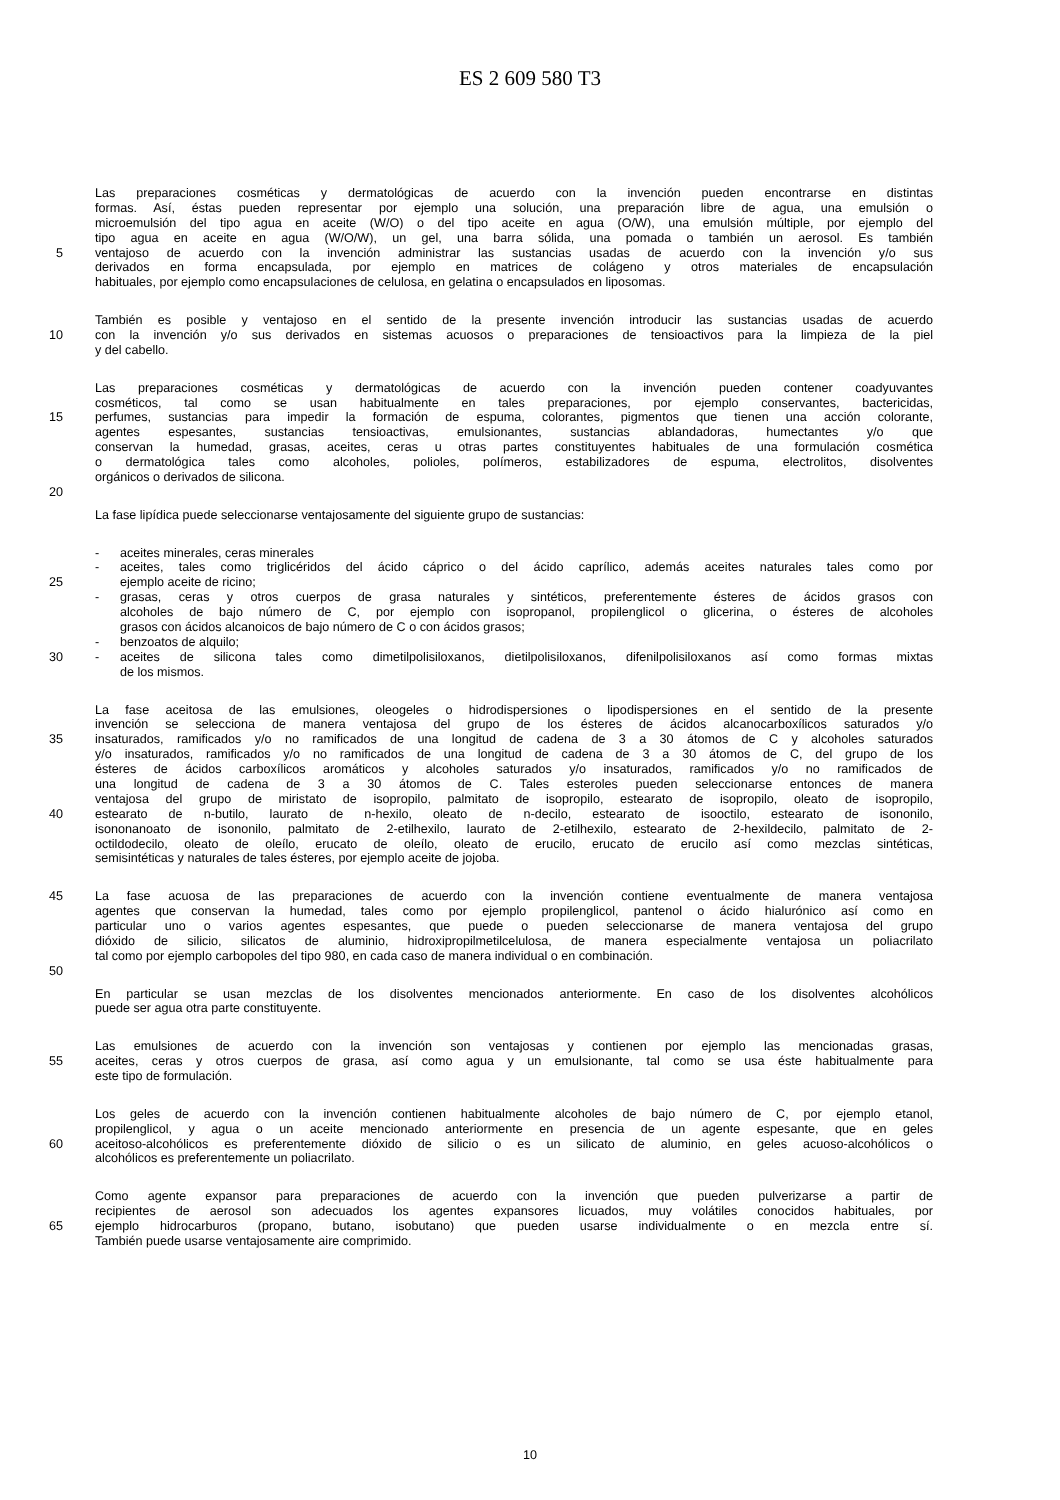ES 2 609 580 T3
Las preparaciones cosméticas y dermatológicas de acuerdo con la invención pueden encontrarse en distintas
formas. Así, éstas pueden representar por ejemplo una solución, una preparación libre de agua, una emulsión o
microemulsión del tipo agua en aceite (W/O) o del tipo aceite en agua (O/W), una emulsión múltiple, por ejemplo del
tipo agua en aceite en agua (W/O/W), un gel, una barra sólida, una pomada o también un aerosol. Es también
5 ventajoso de acuerdo con la invención administrar las sustancias usadas de acuerdo con la invención y/o sus
derivados en forma encapsulada, por ejemplo en matrices de colágeno y otros materiales de encapsulación
habituales, por ejemplo como encapsulaciones de celulosa, en gelatina o encapsulados en liposomas.
También es posible y ventajoso en el sentido de la presente invención introducir las sustancias usadas de acuerdo
10 con la invención y/o sus derivados en sistemas acuosos o preparaciones de tensioactivos para la limpieza de la piel
y del cabello.
Las preparaciones cosméticas y dermatológicas de acuerdo con la invención pueden contener coadyuvantes
cosméticos, tal como se usan habitualmente en tales preparaciones, por ejemplo conservantes, bactericidas,
15 perfumes, sustancias para impedir la formación de espuma, colorantes, pigmentos que tienen una acción colorante,
agentes espesantes, sustancias tensioactivas, emulsionantes, sustancias ablandadoras, humectantes y/o que
conservan la humedad, grasas, aceites, ceras u otras partes constituyentes habituales de una formulación cosmética
o dermatológica tales como alcoholes, polioles, polímeros, estabilizadores de espuma, electrolitos, disolventes
orgánicos o derivados de silicona.
20
La fase lipídica puede seleccionarse ventajosamente del siguiente grupo de sustancias:
- aceites minerales, ceras minerales
- aceites, tales como triglicéridos del ácido cáprico o del ácido caprílico, además aceites naturales tales como por
25 ejemplo aceite de ricino;
- grasas, ceras y otros cuerpos de grasa naturales y sintéticos, preferentemente ésteres de ácidos grasos con
alcoholes de bajo número de C, por ejemplo con isopropanol, propilenglicol o glicerina, o ésteres de alcoholes
grasos con ácidos alcanoicos de bajo número de C o con ácidos grasos;
- benzoatos de alquilo;
30 - aceites de silicona tales como dimetilpolisiloxanos, dietilpolisiloxanos, difenilpolisiloxanos así como formas mixtas
de los mismos.
La fase aceitosa de las emulsiones, oleogeles o hidrodispersiones o lipodispersiones en el sentido de la presente
invención se selecciona de manera ventajosa del grupo de los ésteres de ácidos alcanocarboxílicos saturados y/o
35 insaturados, ramificados y/o no ramificados de una longitud de cadena de 3 a 30 átomos de C y alcoholes saturados
y/o insaturados, ramificados y/o no ramificados de una longitud de cadena de 3 a 30 átomos de C, del grupo de los
ésteres de ácidos carboxílicos aromáticos y alcoholes saturados y/o insaturados, ramificados y/o no ramificados de
una longitud de cadena de 3 a 30 átomos de C. Tales esteroles pueden seleccionarse entonces de manera
ventajosa del grupo de miristato de isopropilo, palmitato de isopropilo, estearato de isopropilo, oleato de isopropilo,
40 estearato de n-butilo, laurato de n-hexilo, oleato de n-decilo, estearato de isooctilo, estearato de isononilo,
isononanoato de isononilo, palmitato de 2-etilhexilo, laurato de 2-etilhexilo, estearato de 2-hexildecilo, palmitato de 2-
octildodecilo, oleato de oleílo, erucato de oleílo, oleato de erucilo, erucato de erucilo así como mezclas sintéticas,
semisintéticas y naturales de tales ésteres, por ejemplo aceite de jojoba.
45 La fase acuosa de las preparaciones de acuerdo con la invención contiene eventualmente de manera ventajosa
agentes que conservan la humedad, tales como por ejemplo propilenglicol, pantenol o ácido hialurónico así como en
particular uno o varios agentes espesantes, que puede o pueden seleccionarse de manera ventajosa del grupo
dióxido de silicio, silicatos de aluminio, hidroxipropilmetilcelulosa, de manera especialmente ventajosa un poliacrilato
tal como por ejemplo carbopoles del tipo 980, en cada caso de manera individual o en combinación.
50
En particular se usan mezclas de los disolventes mencionados anteriormente. En caso de los disolventes alcohólicos
puede ser agua otra parte constituyente.
Las emulsiones de acuerdo con la invención son ventajosas y contienen por ejemplo las mencionadas grasas,
55 aceites, ceras y otros cuerpos de grasa, así como agua y un emulsionante, tal como se usa éste habitualmente para
este tipo de formulación.
Los geles de acuerdo con la invención contienen habitualmente alcoholes de bajo número de C, por ejemplo etanol,
propilenglicol, y agua o un aceite mencionado anteriormente en presencia de un agente espesante, que en geles
60 aceitoso-alcohólicos es preferentemente dióxido de silicio o es un silicato de aluminio, en geles acuoso-alcohólicos o
alcohólicos es preferentemente un poliacrilato.
Como agente expansor para preparaciones de acuerdo con la invención que pueden pulverizarse a partir de
recipientes de aerosol son adecuados los agentes expansores licuados, muy volátiles conocidos habituales, por
65 ejemplo hidrocarburos (propano, butano, isobutano) que pueden usarse individualmente o en mezcla entre sí.
También puede usarse ventajosamente aire comprimido.
10